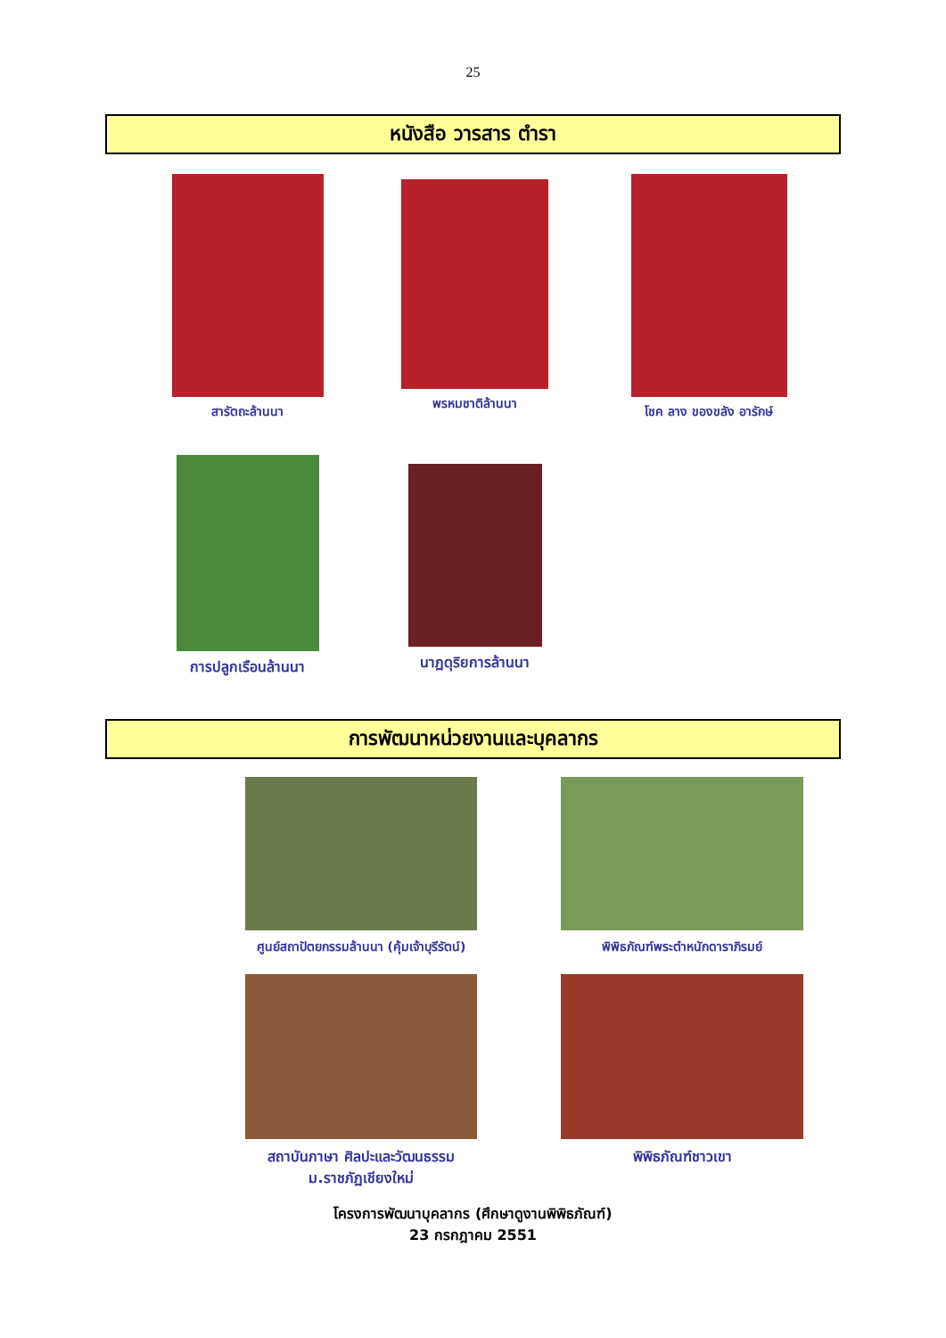25
หนังสือ วารสาร ตำรา
สารัตถะล้านนา พรหมชาติล้านนา โชค ลาง ของขลัง อารักษ์
การปลูกเรือนล้านนา นาฏดุริยการล้านนา
การพัฒนาหน่วยงานและบุคลากร
ศูนย์สถาปัตยกรรมล้านนา (คุ้มเจ้าบุรีรัตน์)
พิพิธภัณฑ์พระตำหนักดาราภิรมย์
สถาบันภาษา ศิลปะและวัฒนธรรม
ม.ราชภัฏเชียงใหม่
พิพิธภัณฑ์ชาวเขา
โครงการพัฒนาบุคลากร (ศึกษาดูงานพิพิธภัณฑ์)
23 กรกฎาคม 2551